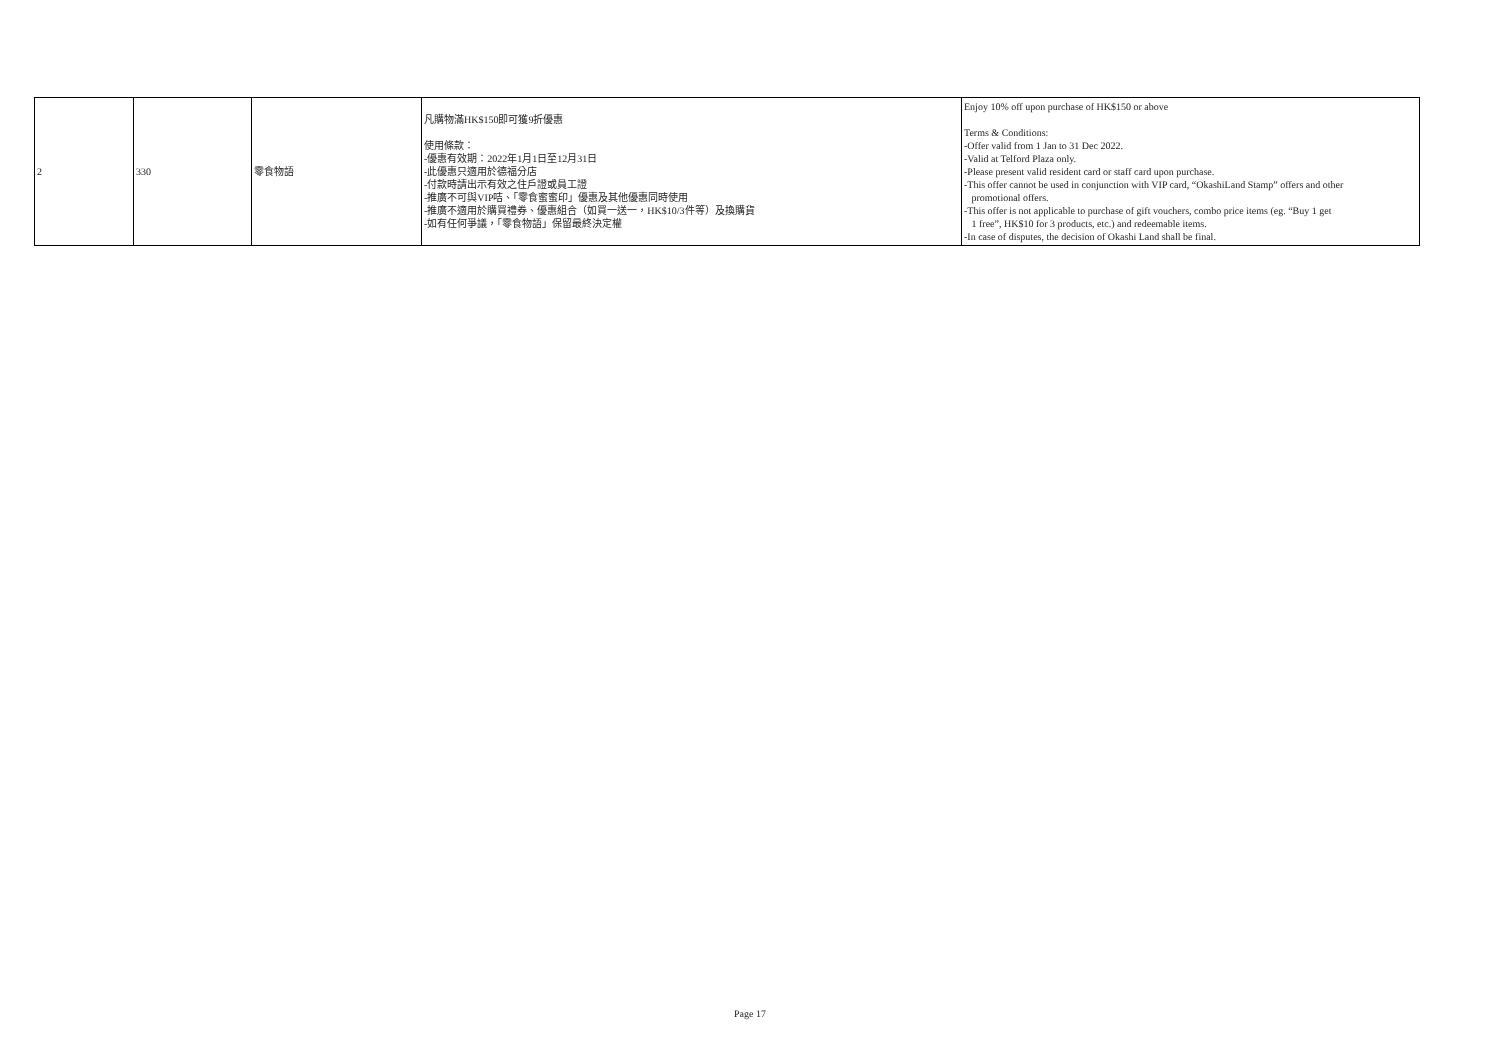| 2 | 330 | 零食物語 | 凡購物滿HK$150即可獲9折優惠 使用條款： -優惠有效期：2022年1月1日至12月31日 -此優惠只適用於德福分店 -付款時請出示有效之住戶證或員工證 -推廣不可與VIP咭、「零食蜜蜜印」優惠及其他優惠同時使用 -推廣不適用於購買禮券、優惠組合（如買一送一，HK$10/3件等）及換購貨 -如有任何爭議，「零食物語」保留最終決定權 | Enjoy 10% off upon purchase of HK$150 or above Terms & Conditions: -Offer valid from 1 Jan to 31 Dec 2022. -Valid at Telford Plaza only. -Please present valid resident card or staff card upon purchase. -This offer cannot be used in conjunction with VIP card, “OkashiLand Stamp” offers and other promotional offers. -This offer is not applicable to purchase of gift vouchers, combo price items (eg. “Buy 1 get 1 free”, HK$10 for 3 products, etc.) and redeemable items. -In case of disputes, the decision of Okashi Land shall be final. |
Page 17